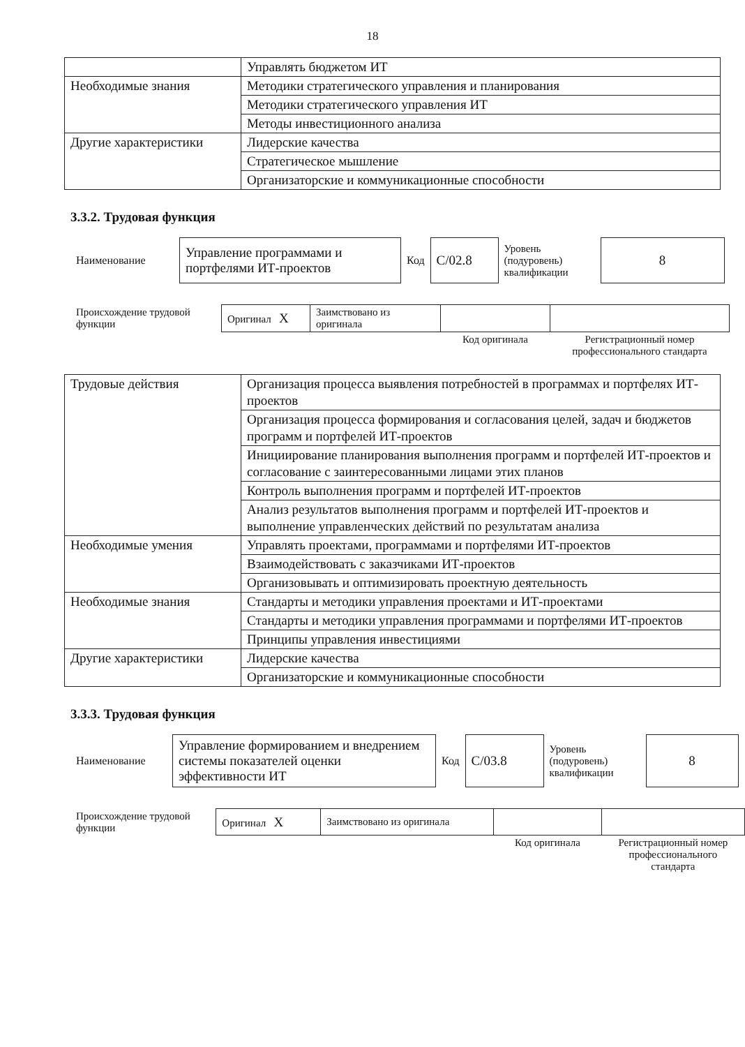18
| | Управлять бюджетом ИТ |
| Необходимые знания | Методики стратегического управления и планирования |
| | Методики стратегического управления ИТ |
| | Методы инвестиционного анализа |
| Другие характеристики | Лидерские качества |
| | Стратегическое мышление |
| | Организаторские и коммуникационные способности |
3.3.2. Трудовая функция
| Наименование | Управление программами и портфелями ИТ-проектов | Код | C/02.8 | Уровень (подуровень) квалификации | 8 |
| Происхождение трудовой функции | Оригинал X | Заимствовано из оригинала | | |
| | | | Код оригинала | Регистрационный номер профессионального стандарта |
| Трудовые действия | Организация процесса выявления потребностей в программах и портфелях ИТ-проектов |
| | Организация процесса формирования и согласования целей, задач и бюджетов программ и портфелей ИТ-проектов |
| | Инициирование планирования выполнения программ и портфелей ИТ-проектов и согласование с заинтересованными лицами этих планов |
| | Контроль выполнения программ и портфелей ИТ-проектов |
| | Анализ результатов выполнения программ и портфелей ИТ-проектов и выполнение управленческих действий по результатам анализа |
| Необходимые умения | Управлять проектами, программами и портфелями ИТ-проектов |
| | Взаимодействовать с заказчиками ИТ-проектов |
| | Организовывать и оптимизировать проектную деятельность |
| Необходимые знания | Стандарты и методики управления проектами и ИТ-проектами |
| | Стандарты и методики управления программами и портфелями ИТ-проектов |
| | Принципы управления инвестициями |
| Другие характеристики | Лидерские качества |
| | Организаторские и коммуникационные способности |
3.3.3. Трудовая функция
| Наименование | Управление формированием и внедрением системы показателей оценки эффективности ИТ | Код | C/03.8 | Уровень (подуровень) квалификации | 8 |
| Происхождение трудовой функции | Оригинал X | Заимствовано из оригинала | | |
| | | | Код оригинала | Регистрационный номер профессионального стандарта |